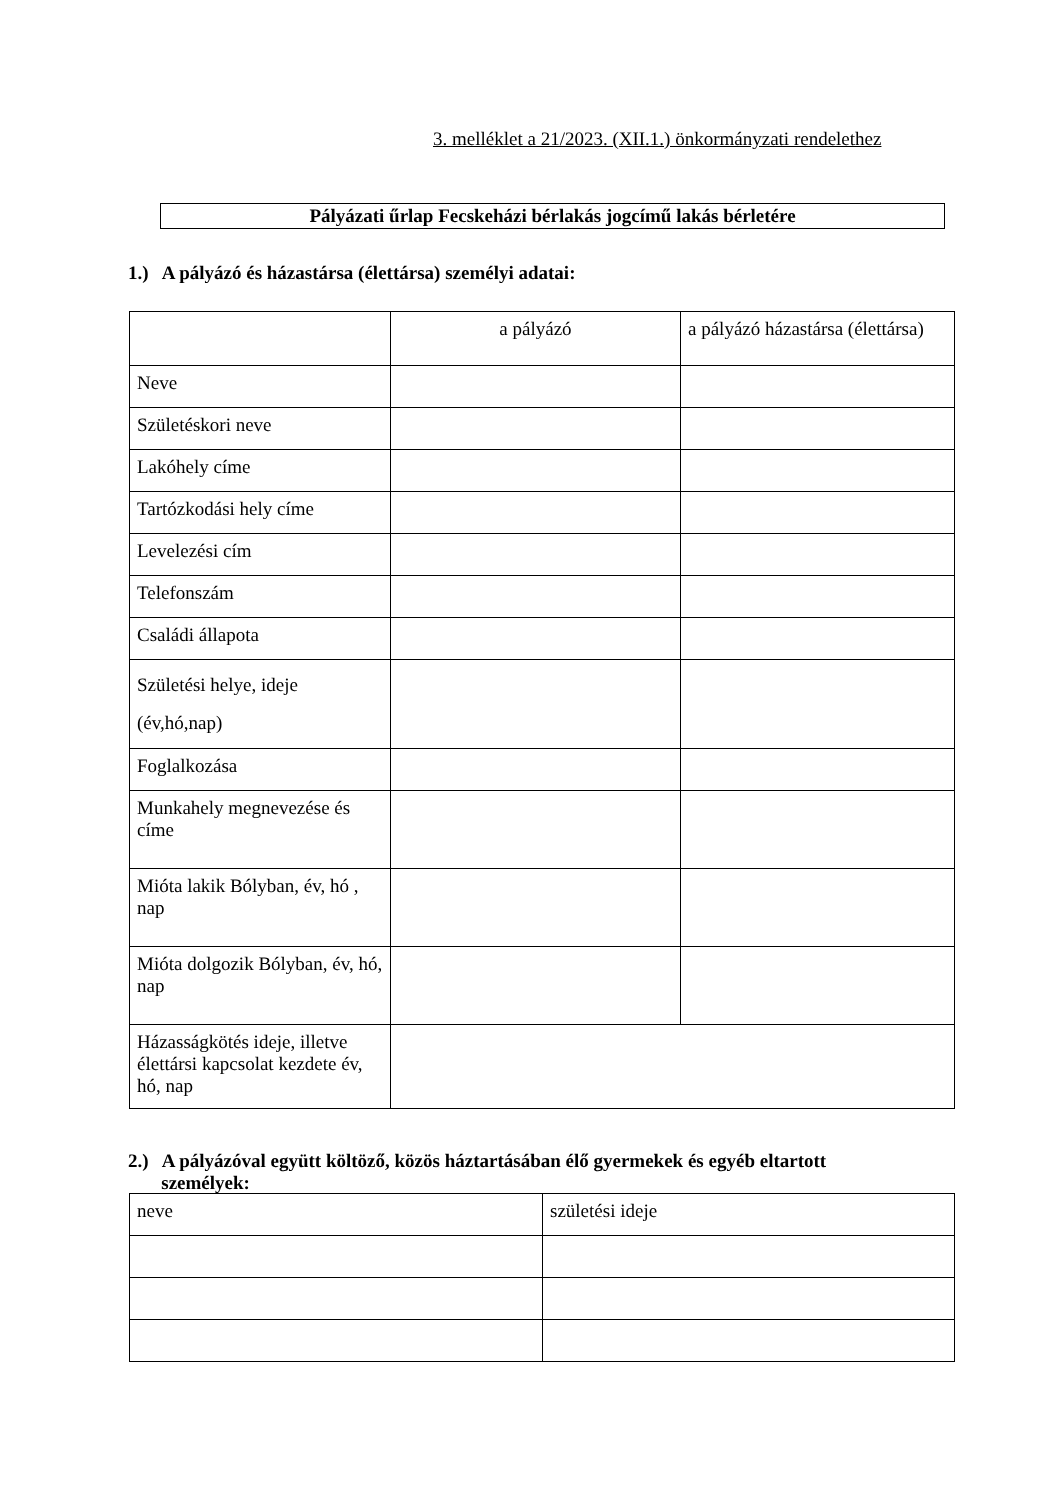3. melléklet a 21/2023. (XII.1.) önkormányzati rendelethez
Pályázati űrlap Fecskeházi bérlakás jogcímű lakás bérletére
1.) A pályázó és házastársa (élettársa) személyi adatai:
| | a pályázó | a pályázó házastársa (élettársa) |
| Neve | | |
| Születéskori neve | | |
| Lakóhely címe | | |
| Tartózkodási hely címe | | |
| Levelezési cím | | |
| Telefonszám | | |
| Családi állapota | | |
| Születési helye, ideje (év,hó,nap) | | |
| Foglalkozása | | |
| Munkahely megnevezése és címe | | |
| Mióta lakik Bólyban, év, hó , nap | | |
| Mióta dolgozik Bólyban, év, hó, nap | | |
| Házasságkötés ideje, illetve élettársi kapcsolat kezdete év, hó, nap | | |
2.) A pályázóval együtt költöző, közös háztartásában élő gyermekek és egyéb eltartott
személyek:
| neve | születési ideje |